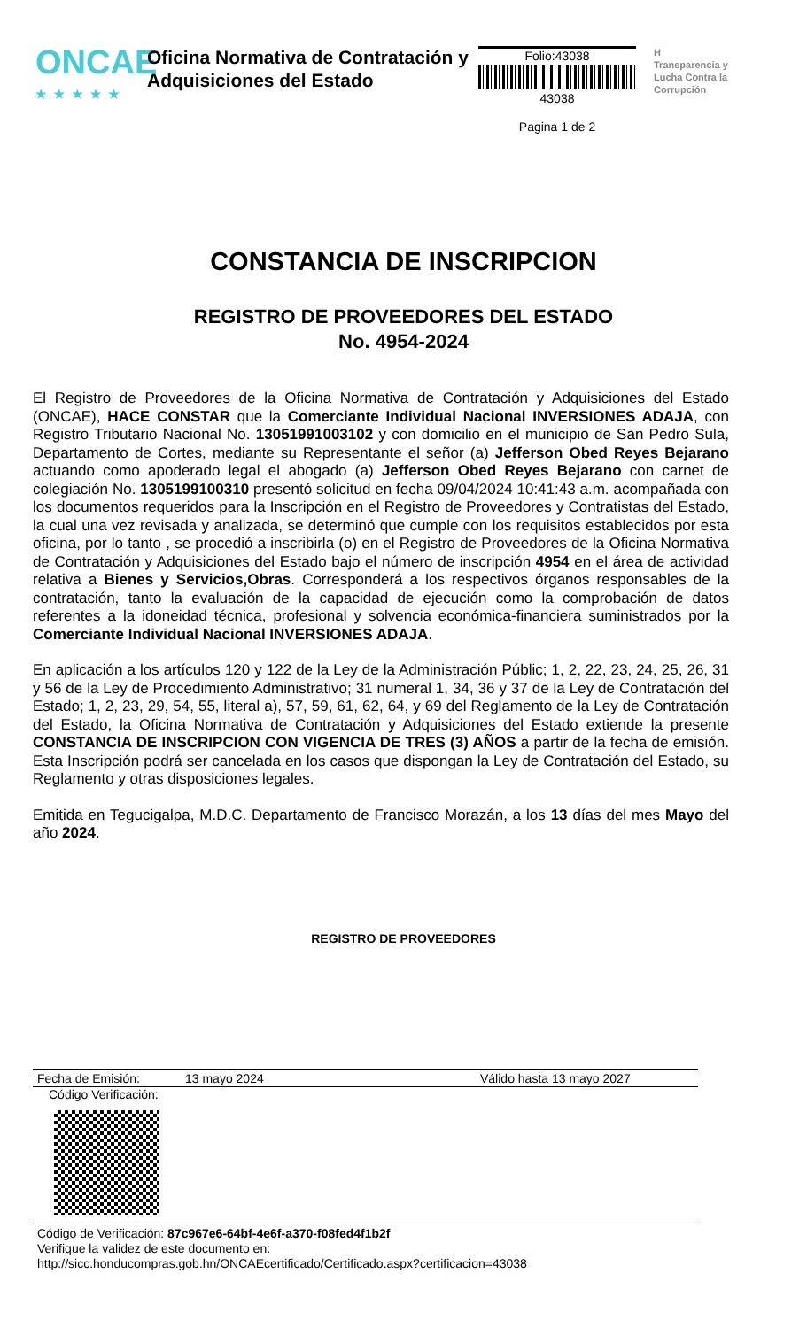ONCAE
★★★★★
Oficina Normativa de Contratación y Adquisiciones del Estado
Folio:43038
43038
Pagina 1 de 2
H
Transparencia y
Lucha Contra la
Corrupción
CONSTANCIA DE INSCRIPCION
REGISTRO DE PROVEEDORES DEL ESTADO
No. 4954-2024
El Registro de Proveedores de la Oficina Normativa de Contratación y Adquisiciones del Estado (ONCAE), HACE CONSTAR que la Comerciante Individual Nacional INVERSIONES ADAJA, con Registro Tributario Nacional No. 13051991003102 y con domicilio en el municipio de San Pedro Sula, Departamento de Cortes, mediante su Representante el señor (a) Jefferson Obed Reyes Bejarano actuando como apoderado legal el abogado (a) Jefferson Obed Reyes Bejarano con carnet de colegiación No. 1305199100310 presentó solicitud en fecha 09/04/2024 10:41:43 a.m. acompañada con los documentos requeridos para la Inscripción en el Registro de Proveedores y Contratistas del Estado, la cual una vez revisada y analizada, se determinó que cumple con los requisitos establecidos por esta oficina, por lo tanto , se procedió a inscribirla (o) en el Registro de Proveedores de la Oficina Normativa de Contratación y Adquisiciones del Estado bajo el número de inscripción 4954 en el área de actividad relativa a Bienes y Servicios,Obras. Corresponderá a los respectivos órganos responsables de la contratación, tanto la evaluación de la capacidad de ejecución como la comprobación de datos referentes a la idoneidad técnica, profesional y solvencia económica-financiera suministrados por la Comerciante Individual Nacional INVERSIONES ADAJA.
En aplicación a los artículos 120 y 122 de la Ley de la Administración Públic; 1, 2, 22, 23, 24, 25, 26, 31 y 56 de la Ley de Procedimiento Administrativo; 31 numeral 1, 34, 36 y 37 de la Ley de Contratación del Estado; 1, 2, 23, 29, 54, 55, literal a), 57, 59, 61, 62, 64, y 69 del Reglamento de la Ley de Contratación del Estado, la Oficina Normativa de Contratación y Adquisiciones del Estado extiende la presente CONSTANCIA DE INSCRIPCION CON VIGENCIA DE TRES (3) AÑOS a partir de la fecha de emisión. Esta Inscripción podrá ser cancelada en los casos que dispongan la Ley de Contratación del Estado, su Reglamento y otras disposiciones legales.
Emitida en Tegucigalpa, M.D.C. Departamento de Francisco Morazán, a los 13 días del mes Mayo del año 2024.
REGISTRO DE PROVEEDORES
Fecha de Emisión: 13 mayo 2024 Válido hasta 13 mayo 2027
Código Verificación:
Código de Verificación: 87c967e6-64bf-4e6f-a370-f08fed4f1b2f
Verifique la validez de este documento en:
http://sicc.honducompras.gob.hn/ONCAEcertificado/Certificado.aspx?certificacion=43038